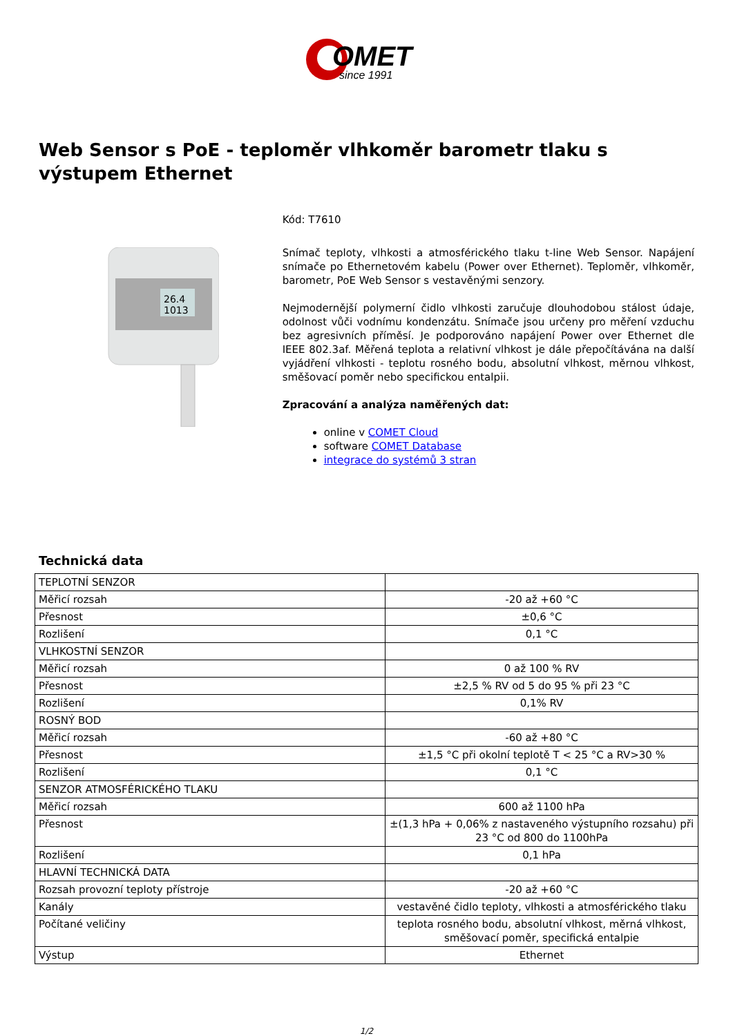OMET
since 1991
Web Sensor s PoE - teploměr vlhkoměr barometr tlaku s výstupem Ethernet
26.4
1013
Kód: T7610
Snímač teploty, vlhkosti a atmosférického tlaku t-line Web Sensor. Napájení snímače po Ethernetovém kabelu (Power over Ethernet). Teploměr, vlhkoměr, barometr, PoE Web Sensor s vestavěnými senzory.
Nejmodernější polymerní čidlo vlhkosti zaručuje dlouhodobou stálost údaje, odolnost vůči vodnímu kondenzátu. Snímače jsou určeny pro měření vzduchu bez agresivních příměsí. Je podporováno napájení Power over Ethernet dle IEEE 802.3af. Měřená teplota a relativní vlhkost je dále přepočítávána na další vyjádření vlhkosti - teplotu rosného bodu, absolutní vlhkost, měrnou vlhkost, směšovací poměr nebo specifickou entalpii.
Zpracování a analýza naměřených dat:
online v COMET Cloud
software COMET Database
integrace do systémů 3 stran
Technická data
| TEPLOTNÍ SENZOR | |
| Měřicí rozsah | -20 až +60 °C |
| Přesnost | ±0,6 °C |
| Rozlišení | 0,1 °C |
| VLHKOSTNÍ SENZOR | |
| Měřicí rozsah | 0 až 100 % RV |
| Přesnost | ±2,5 % RV od 5 do 95 % při 23 °C |
| Rozlišení | 0,1% RV |
| ROSNÝ BOD | |
| Měřicí rozsah | -60 až +80 °C |
| Přesnost | ±1,5 °C při okolní teplotě T < 25 °C a RV>30 % |
| Rozlišení | 0,1 °C |
| SENZOR ATMOSFÉRICKÉHO TLAKU | |
| Měřicí rozsah | 600 až 1100 hPa |
| Přesnost | ±(1,3 hPa + 0,06% z nastaveného výstupního rozsahu) při 23 °C od 800 do 1100hPa |
| Rozlišení | 0,1 hPa |
| HLAVNÍ TECHNICKÁ DATA | |
| Rozsah provozní teploty přístroje | -20 až +60 °C |
| Kanály | vestavěné čidlo teploty, vlhkosti a atmosférického tlaku |
| Počítané veličiny | teplota rosného bodu, absolutní vlhkost, měrná vlhkost, směšovací poměr, specifická entalpie |
| Výstup | Ethernet |
1/2